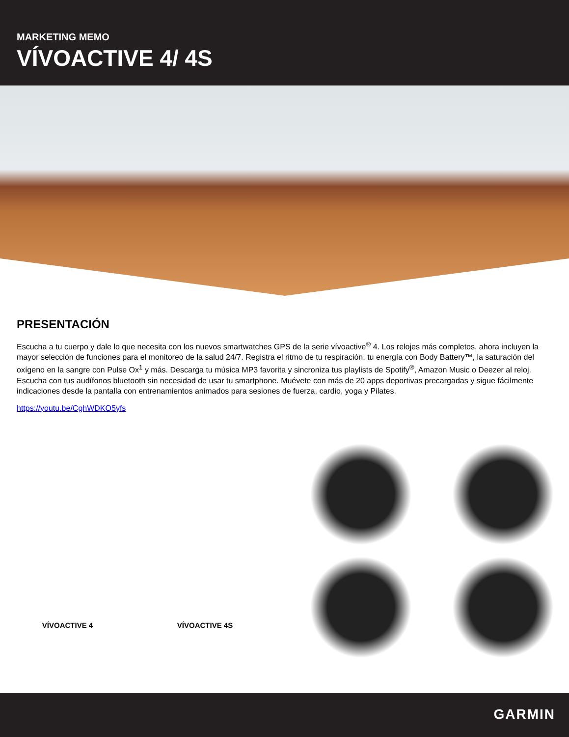MARKETING MEMO
VÍVOACTIVE 4/ 4S
PRESENTACIÓN
Escucha a tu cuerpo y dale lo que necesita con los nuevos smartwatches GPS de la serie vívoactive<sup>®</sup> 4. Los relojes más completos, ahora incluyen la mayor selección de funciones para el monitoreo de la salud 24/7. Registra el ritmo de tu respiración, tu energía con Body Battery™, la saturación del oxígeno en la sangre con Pulse Ox<sup>1</sup> y más. Descarga tu música MP3 favorita y sincroniza tus playlists de Spotify<sup>®</sup>, Amazon Music o Deezer al reloj. Escucha con tus audífonos bluetooth sin necesidad de usar tu smartphone. Muévete con más de 20 apps deportivas precargadas y sigue fácilmente indicaciones desde la pantalla con entrenamientos animados para sesiones de fuerza, cardio, yoga y Pilates.
https://youtu.be/CghWDKO5yfs
VÍVOACTIVE 4
VÍVOACTIVE 4S
GARMIN